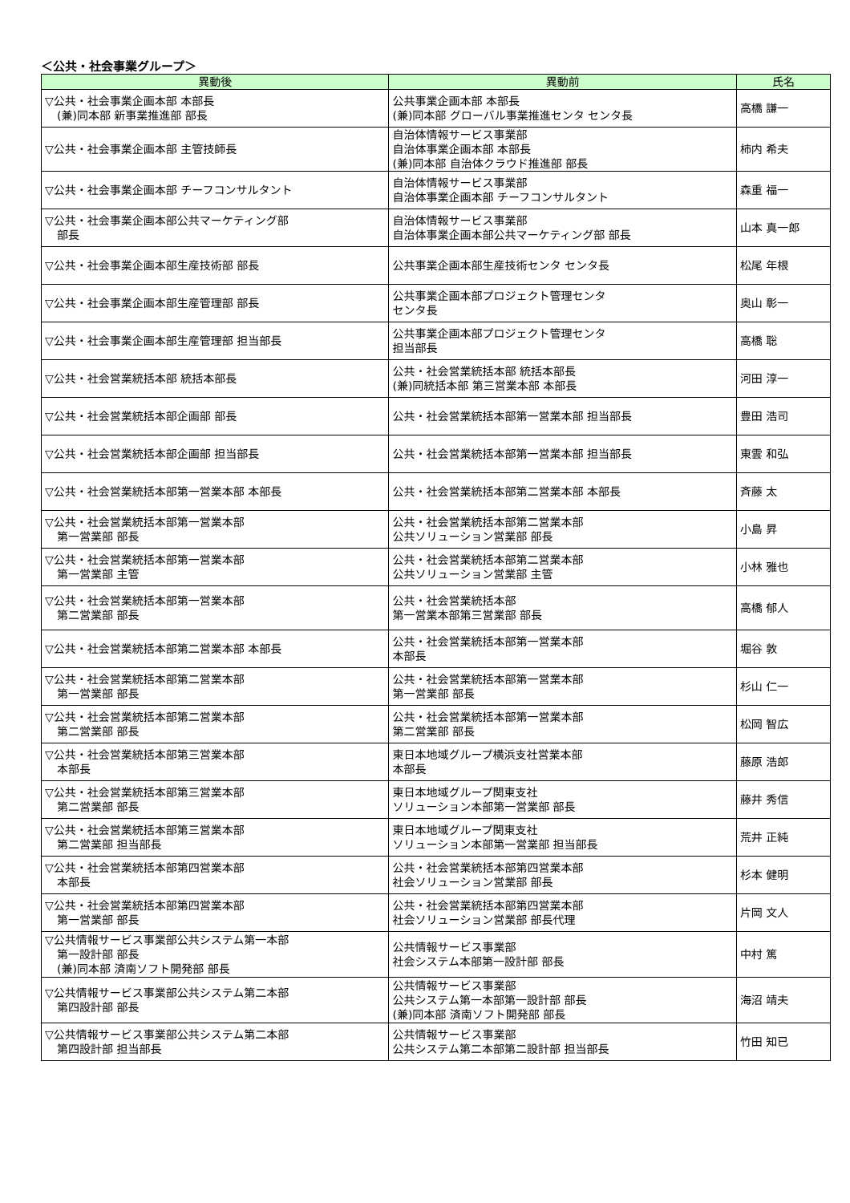＜公共・社会事業グループ＞
| 異動後 | 異動前 | 氏名 |
| --- | --- | --- |
| ▽公共・社会事業企画本部 本部長 (兼)同本部 新事業推進部 部長 | 公共事業企画本部 本部長 (兼)同本部 グローバル事業推進センタ センタ長 | 高橋 謙一 |
| ▽公共・社会事業企画本部 主管技師長 | 自治体情報サービス事業部 自治体事業企画本部 本部長 (兼)同本部 自治体クラウド推進部 部長 | 柿内 希夫 |
| ▽公共・社会事業企画本部 チーフコンサルタント | 自治体情報サービス事業部 自治体事業企画本部 チーフコンサルタント | 森重 福一 |
| ▽公共・社会事業企画本部公共マーケティング部 部長 | 自治体情報サービス事業部 自治体事業企画本部公共マーケティング部 部長 | 山本 真一郎 |
| ▽公共・社会事業企画本部生産技術部 部長 | 公共事業企画本部生産技術センタ センタ長 | 松尾 年根 |
| ▽公共・社会事業企画本部生産管理部 部長 | 公共事業企画本部プロジェクト管理センタ センタ長 | 奥山 彰一 |
| ▽公共・社会事業企画本部生産管理部 担当部長 | 公共事業企画本部プロジェクト管理センタ 担当部長 | 高橋 聡 |
| ▽公共・社会営業統括本部 統括本部長 | 公共・社会営業統括本部 統括本部長 (兼)同統括本部 第三営業本部 本部長 | 河田 淳一 |
| ▽公共・社会営業統括本部企画部 部長 | 公共・社会営業統括本部第一営業本部 担当部長 | 豊田 浩司 |
| ▽公共・社会営業統括本部企画部 担当部長 | 公共・社会営業統括本部第一営業本部 担当部長 | 東雲 和弘 |
| ▽公共・社会営業統括本部第一営業本部 本部長 | 公共・社会営業統括本部第二営業本部 本部長 | 斉藤 太 |
| ▽公共・社会営業統括本部第一営業本部 第一営業部 部長 | 公共・社会営業統括本部第二営業本部 公共ソリューション営業部 部長 | 小島 昇 |
| ▽公共・社会営業統括本部第一営業本部 第一営業部 主管 | 公共・社会営業統括本部第二営業本部 公共ソリューション営業部 主管 | 小林 雅也 |
| ▽公共・社会営業統括本部第一営業本部 第二営業部 部長 | 公共・社会営業統括本部 第一営業本部第三営業部 部長 | 高橋 郁人 |
| ▽公共・社会営業統括本部第二営業本部 本部長 | 公共・社会営業統括本部第一営業本部 本部長 | 堀谷 敦 |
| ▽公共・社会営業統括本部第二営業本部 第一営業部 部長 | 公共・社会営業統括本部第一営業本部 第一営業部 部長 | 杉山 仁一 |
| ▽公共・社会営業統括本部第二営業本部 第二営業部 部長 | 公共・社会営業統括本部第一営業本部 第二営業部 部長 | 松岡 智広 |
| ▽公共・社会営業統括本部第三営業本部 本部長 | 東日本地域グループ横浜支社営業本部 本部長 | 藤原 浩郎 |
| ▽公共・社会営業統括本部第三営業本部 第二営業部 部長 | 東日本地域グループ関東支社 ソリューション本部第一営業部 部長 | 藤井 秀信 |
| ▽公共・社会営業統括本部第三営業本部 第二営業部 担当部長 | 東日本地域グループ関東支社 ソリューション本部第一営業部 担当部長 | 荒井 正純 |
| ▽公共・社会営業統括本部第四営業本部 本部長 | 公共・社会営業統括本部第四営業本部 社会ソリューション営業部 部長 | 杉本 健明 |
| ▽公共・社会営業統括本部第四営業本部 第一営業部 部長 | 公共・社会営業統括本部第四営業本部 社会ソリューション営業部 部長代理 | 片岡 文人 |
| ▽公共情報サービス事業部公共システム第一本部 第一設計部 部長 (兼)同本部 済南ソフト開発部 部長 | 公共情報サービス事業部 社会システム本部第一設計部 部長 | 中村 篤 |
| ▽公共情報サービス事業部公共システム第二本部 第四設計部 部長 | 公共情報サービス事業部 公共システム第一本部第一設計部 部長 (兼)同本部 済南ソフト開発部 部長 | 海沼 靖夫 |
| ▽公共情報サービス事業部公共システム第二本部 第四設計部 担当部長 | 公共情報サービス事業部 公共システム第二本部第二設計部 担当部長 | 竹田 知已 |